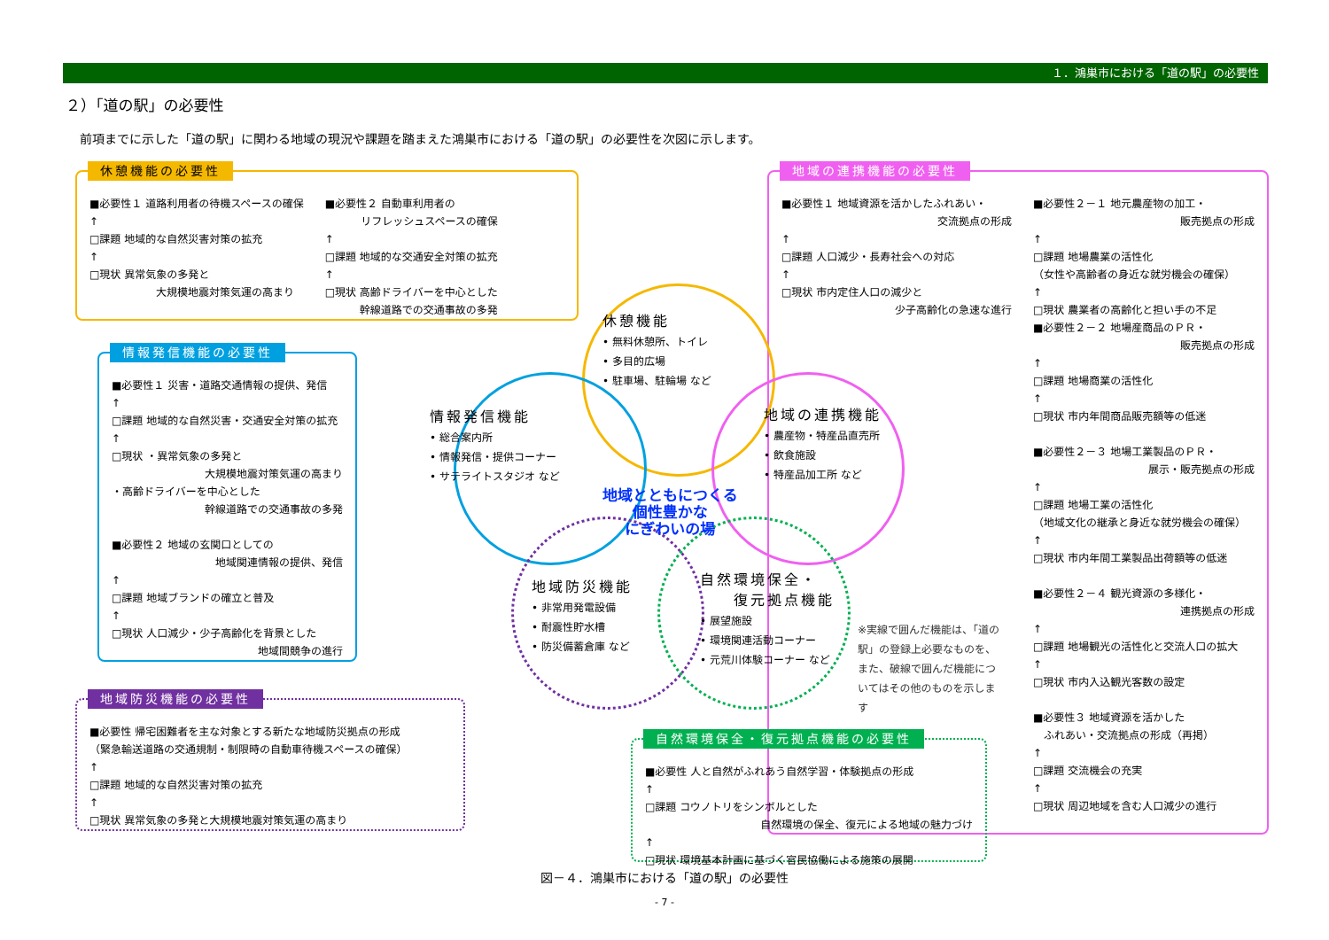１．鴻巣市における「道の駅」の必要性
２）「道の駅」の必要性
前項までに示した「道の駅」に関わる地域の現況や課題を踏まえた鴻巣市における「道の駅」の必要性を次図に示します。
休憩機能の必要性
■必要性１ 道路利用者の待機スペースの確保
↑
□課題 地域的な自然災害対策の拡充
↑
□現状 異常気象の多発と
大規模地震対策気運の高まり
■必要性２ 自動車利用者の
リフレッシュスペースの確保
↑
□課題 地域的な交通安全対策の拡充
↑
□現状 高齢ドライバーを中心とした
幹線道路での交通事故の多発
地域の連携機能の必要性
■必要性１ 地域資源を活かしたふれあい・
交流拠点の形成
↑
□課題 人口減少・長寿社会への対応
↑
□現状 市内定住人口の減少と
少子高齢化の急速な進行
■必要性２－１ 地元農産物の加工・
販売拠点の形成
↑
□課題 地場農業の活性化
（女性や高齢者の身近な就労機会の確保）
↑
□現状 農業者の高齢化と担い手の不足
■必要性２－２ 地場産商品のＰＲ・
販売拠点の形成
↑
□課題 地場商業の活性化
↑
□現状 市内年間商品販売額等の低迷
■必要性２－３ 地場工業製品のＰＲ・
展示・販売拠点の形成
↑
□課題 地場工業の活性化
（地域文化の継承と身近な就労機会の確保）
↑
□現状 市内年間工業製品出荷額等の低迷
■必要性２－４ 観光資源の多様化・
連携拠点の形成
↑
□課題 地場観光の活性化と交流人口の拡大
↑
□現状 市内入込観光客数の設定
■必要性３ 地域資源を活かした
　ふれあい・交流拠点の形成（再掲）
↑
□課題 交流機会の充実
↑
□現状 周辺地域を含む人口減少の進行
情報発信機能の必要性
■必要性１ 災害・道路交通情報の提供、発信
↑
□課題 地域的な自然災害・交通安全対策の拡充
↑
□現状 ・異常気象の多発と
大規模地震対策気運の高まり
・高齢ドライバーを中心とした
幹線道路での交通事故の多発
■必要性２ 地域の玄関口としての
地域関連情報の提供、発信
↑
□課題 地域ブランドの確立と普及
↑
□現状 人口減少・少子高齢化を背景とした
地域間競争の進行
地域防災機能の必要性
■必要性 帰宅困難者を主な対象とする新たな地域防災拠点の形成
（緊急輸送道路の交通規制・制限時の自動車待機スペースの確保）
↑
□課題 地域的な自然災害対策の拡充
↑
□現状 異常気象の多発と大規模地震対策気運の高まり
自然環境保全・復元拠点機能の必要性
■必要性 人と自然がふれあう自然学習・体験拠点の形成
↑
□課題 コウノトリをシンボルとした
自然環境の保全、復元による地域の魅力づけ
↑
□現状 環境基本計画に基づく官民協働による施策の展開
休憩機能
• 無料休憩所、トイレ
• 多目的広場
• 駐車場、駐輪場 など
情報発信機能
• 総合案内所
• 情報発信・提供コーナー
• サテライトスタジオ など
地域の連携機能
• 農産物・特産品直売所
• 飲食施設
• 特産品加工所 など
地域とともにつくる
個性豊かな
にぎわいの場
地域防災機能
• 非常用発電設備
• 耐震性貯水槽
• 防災備蓄倉庫 など
自然環境保全・
　　復元拠点機能
• 展望施設
• 環境関連活動コーナー
• 元荒川体験コーナー など
※実線で囲んだ機能は、「道の駅」の登録上必要なものを、また、破線で囲んだ機能についてはその他のものを示します
図－４．鴻巣市における「道の駅」の必要性
- 7 -